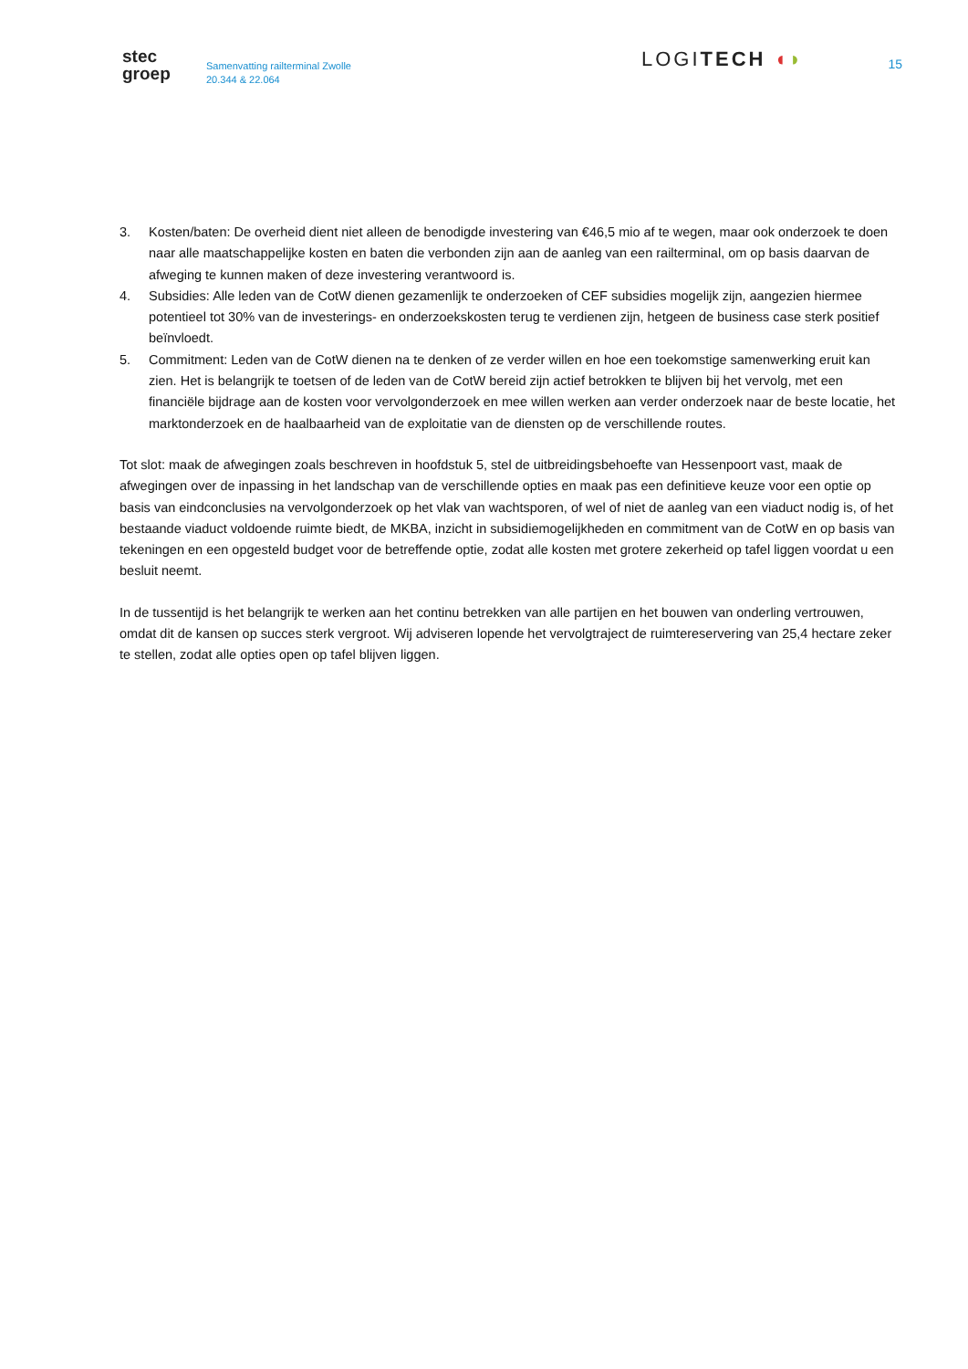stec
groep
Samenvatting railterminal Zwolle
20.344 & 22.064
LOGITECH ◖◗
15
3. Kosten/baten: De overheid dient niet alleen de benodigde investering van €46,5 mio af te wegen, maar ook onderzoek te doen naar alle maatschappelijke kosten en baten die verbonden zijn aan de aanleg van een railterminal, om op basis daarvan de afweging te kunnen maken of deze investering verantwoord is.
4. Subsidies: Alle leden van de CotW dienen gezamenlijk te onderzoeken of CEF subsidies mogelijk zijn, aangezien hiermee potentieel tot 30% van de investerings- en onderzoekskosten terug te verdienen zijn, hetgeen de business case sterk positief beïnvloedt.
5. Commitment: Leden van de CotW dienen na te denken of ze verder willen en hoe een toekomstige samenwerking eruit kan zien. Het is belangrijk te toetsen of de leden van de CotW bereid zijn actief betrokken te blijven bij het vervolg, met een financiële bijdrage aan de kosten voor vervolgonderzoek en mee willen werken aan verder onderzoek naar de beste locatie, het marktonderzoek en de haalbaarheid van de exploitatie van de diensten op de verschillende routes.
Tot slot: maak de afwegingen zoals beschreven in hoofdstuk 5, stel de uitbreidingsbehoefte van Hessenpoort vast, maak de afwegingen over de inpassing in het landschap van de verschillende opties en maak pas een definitieve keuze voor een optie op basis van eindconclusies na vervolgonderzoek op het vlak van wachtsporen, of wel of niet de aanleg van een viaduct nodig is, of het bestaande viaduct voldoende ruimte biedt, de MKBA, inzicht in subsidiemogelijkheden en commitment van de CotW en op basis van tekeningen en een opgesteld budget voor de betreffende optie, zodat alle kosten met grotere zekerheid op tafel liggen voordat u een besluit neemt.
In de tussentijd is het belangrijk te werken aan het continu betrekken van alle partijen en het bouwen van onderling vertrouwen, omdat dit de kansen op succes sterk vergroot. Wij adviseren lopende het vervolgtraject de ruimtereservering van 25,4 hectare zeker te stellen, zodat alle opties open op tafel blijven liggen.